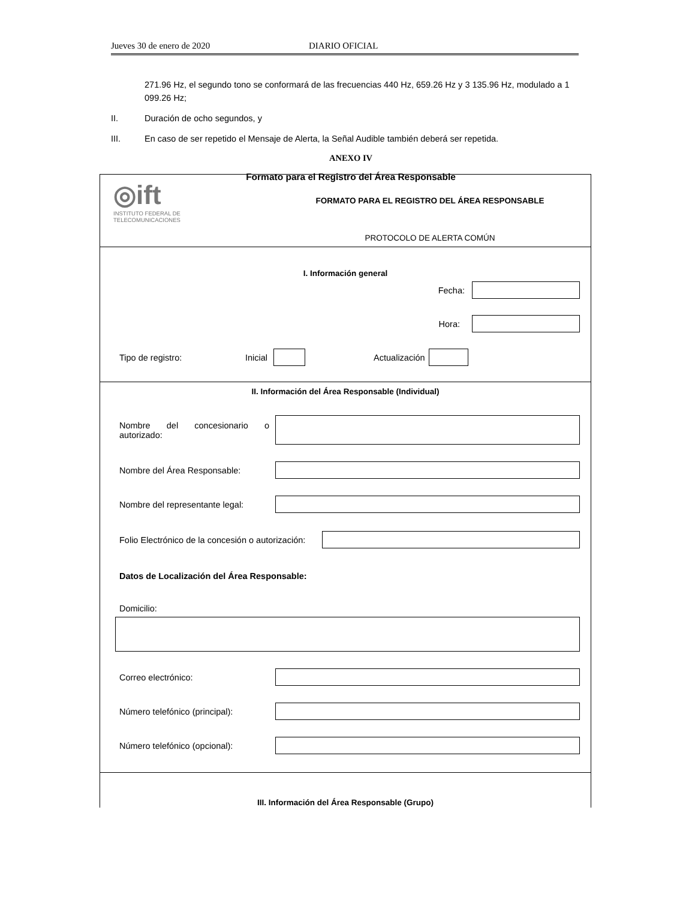Jueves 30 de enero de 2020 DIARIO OFICIAL
271.96 Hz, el segundo tono se conformará de las frecuencias 440 Hz, 659.26 Hz y 3 135.96 Hz, modulado a 1 099.26 Hz;
II. Duración de ocho segundos, y
III. En caso de ser repetido el Mensaje de Alerta, la Señal Audible también deberá ser repetida.
ANEXO IV
Formato para el Registro del Área Responsable
◎ift
INSTITUTO FEDERAL DE
TELECOMUNICACIONES
FORMATO PARA EL REGISTRO DEL ÁREA RESPONSABLE
PROTOCOLO DE ALERTA COMÚN
I. Información general
Fecha:
Hora:
Tipo de registro: Inicial Actualización
II. Información del Área Responsable (Individual)
Nombre del concesionario o autorizado:
Nombre del Área Responsable:
Nombre del representante legal:
Folio Electrónico de la concesión o autorización:
Datos de Localización del Área Responsable:
Domicilio:
Correo electrónico:
Número telefónico (principal):
Número telefónico (opcional):
III. Información del Área Responsable (Grupo)